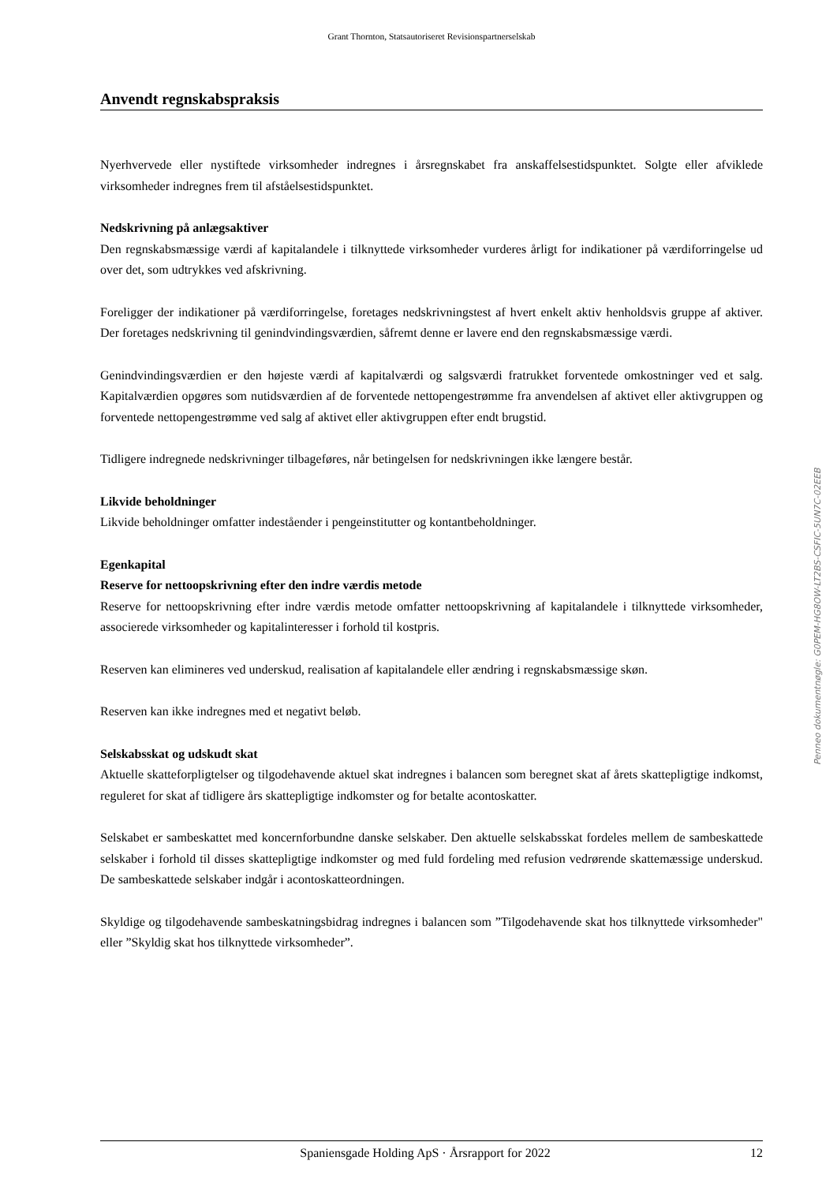Grant Thornton, Statsautoriseret Revisionspartnerselskab
Anvendt regnskabspraksis
Nyerhvervede eller nystiftede virksomheder indregnes i årsregnskabet fra anskaffelsestidspunktet. Solgte eller afviklede virksomheder indregnes frem til afståelsestidspunktet.
Nedskrivning på anlægsaktiver
Den regnskabsmæssige værdi af kapitalandele i tilknyttede virksomheder vurderes årligt for indikationer på værdiforringelse ud over det, som udtrykkes ved afskrivning.
Foreligger der indikationer på værdiforringelse, foretages nedskrivningstest af hvert enkelt aktiv henholdsvis gruppe af aktiver. Der foretages nedskrivning til genindvindingsværdien, såfremt denne er lavere end den regnskabsmæssige værdi.
Genindvindingsværdien er den højeste værdi af kapitalværdi og salgsværdi fratrukket forventede omkostninger ved et salg. Kapitalværdien opgøres som nutidsværdien af de forventede nettopengestrømme fra anvendelsen af aktivet eller aktivgruppen og forventede nettopengestrømme ved salg af aktivet eller aktivgruppen efter endt brugstid.
Tidligere indregnede nedskrivninger tilbageføres, når betingelsen for nedskrivningen ikke længere består.
Likvide beholdninger
Likvide beholdninger omfatter indeståender i pengeinstitutter og kontantbeholdninger.
Egenkapital
Reserve for nettoopskrivning efter den indre værdis metode
Reserve for nettoopskrivning efter indre værdis metode omfatter nettoopskrivning af kapitalandele i tilknyttede virksomheder, associerede virksomheder og kapitalinteresser i forhold til kostpris.
Reserven kan elimineres ved underskud, realisation af kapitalandele eller ændring i regnskabsmæssige skøn.
Reserven kan ikke indregnes med et negativt beløb.
Selskabsskat og udskudt skat
Aktuelle skatteforpligtelser og tilgodehavende aktuel skat indregnes i balancen som beregnet skat af årets skattepligtige indkomst, reguleret for skat af tidligere års skattepligtige indkomster og for betalte acontoskatter.
Selskabet er sambeskattet med koncernforbundne danske selskaber. Den aktuelle selskabsskat fordeles mellem de sambeskattede selskaber i forhold til disses skattepligtige indkomster og med fuld fordeling med refusion vedrørende skattemæssige underskud. De sambeskattede selskaber indgår i acontoskatteordningen.
Skyldige og tilgodehavende sambeskatningsbidrag indregnes i balancen som ”Tilgodehavende skat hos tilknyttede virksomheder" eller ”Skyldig skat hos tilknyttede virksomheder”.
Spaniensgade Holding ApS · Årsrapport for 2022 12
Penneo dokumentnøgle: G0PEM-HG8OW-LT2BS-CSFIC-5UN7C-02EEB